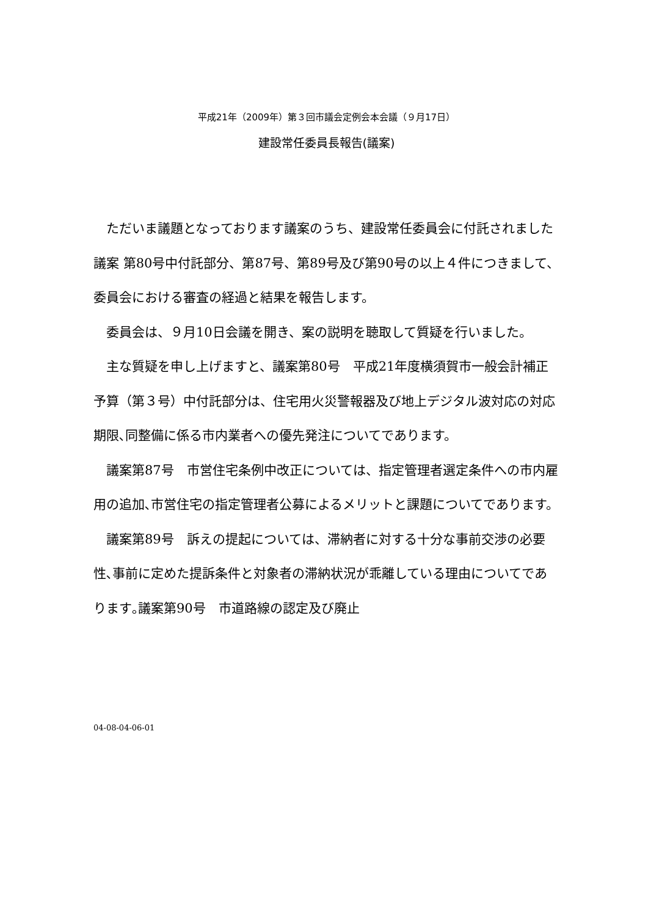平成21年（2009年）第３回市議会定例会本会議（９月17日）
建設常任委員長報告(議案)
　ただいま議題となっております議案のうち、建設常任委員会に付託されました議案 第80号中付託部分、第87号、第89号及び第90号の以上４件につきまして、委員会における審査の経過と結果を報告します。
　委員会は、９月10日会議を開き、案の説明を聴取して質疑を行いました。
　主な質疑を申し上げますと、議案第80号　平成21年度横須賀市一般会計補正予算（第３号）中付託部分は、住宅用火災警報器及び地上デジタル波対応の対応期限､同整備に係る市内業者への優先発注についてであります。
　議案第87号　市営住宅条例中改正については、指定管理者選定条件への市内雇用の追加､市営住宅の指定管理者公募によるメリットと課題についてであります。
　議案第89号　訴えの提起については、滞納者に対する十分な事前交渉の必要性､事前に定めた提訴条件と対象者の滞納状況が乖離している理由についてであります｡議案第90号　市道路線の認定及び廃止
04-08-04-06-01